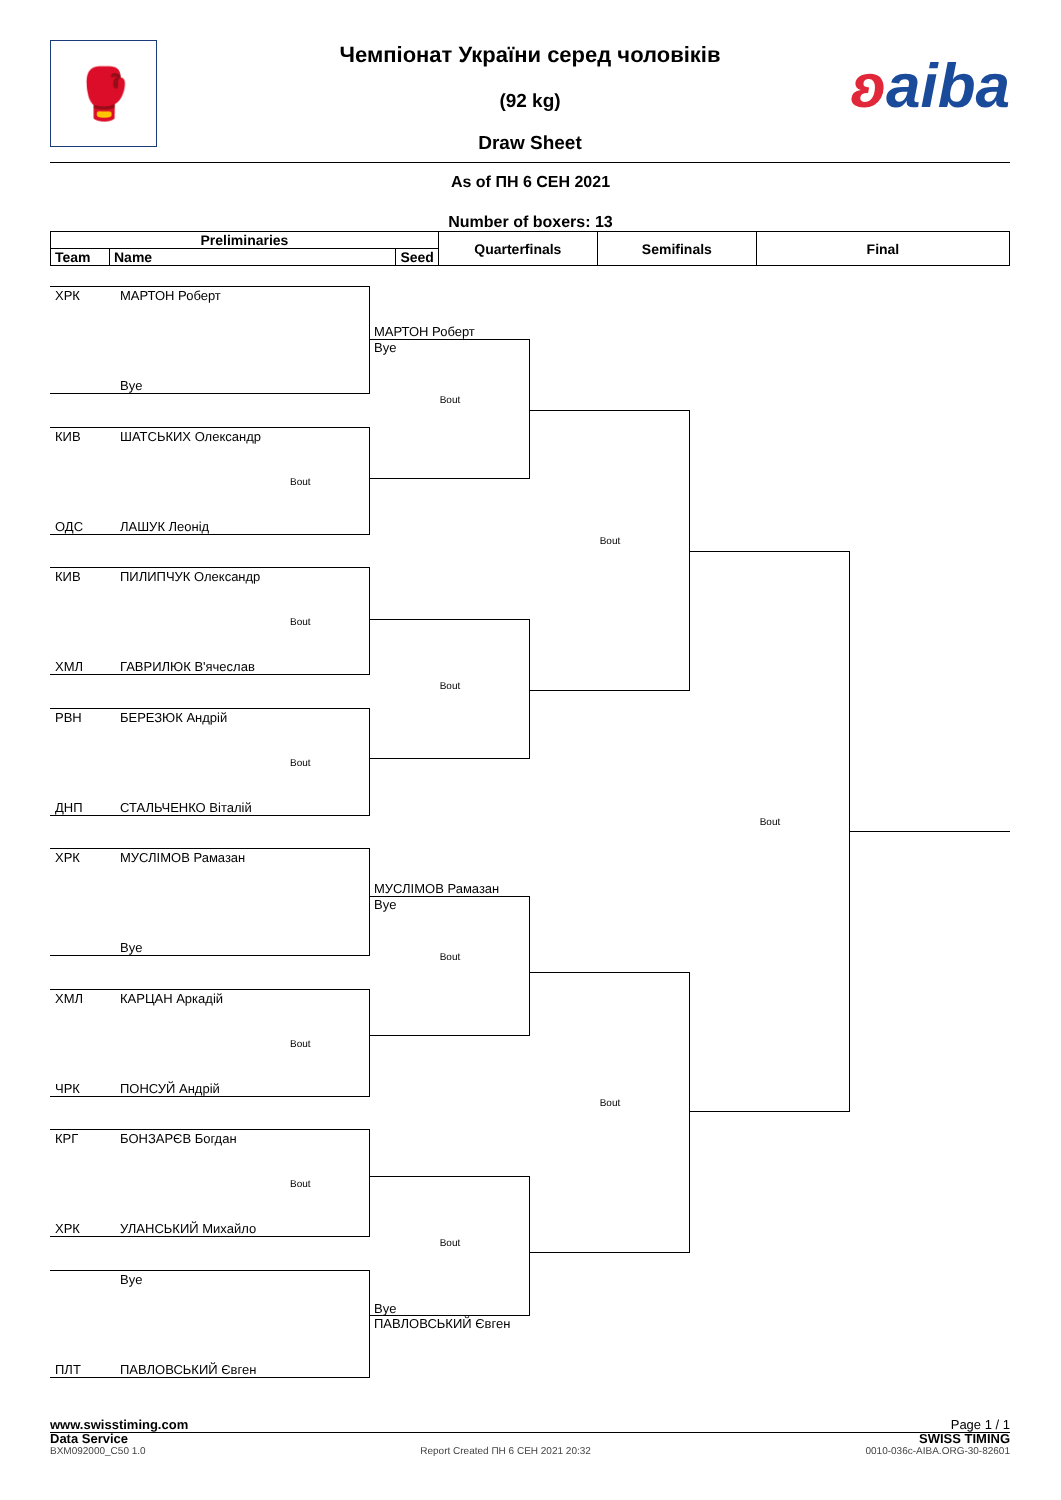🥊 ʚaiba
Чемпіонат України серед чоловіків
(92 kg)
Draw Sheet
As of ПН 6 СЕН 2021
Number of boxers: 13
| Preliminaries | | | Quarterfinals | Semifinals | Final |
| --- | --- | --- | --- | --- | --- |
| Team | Name | Seed | | | |
ХРК МАРТОН Роберт
Bye
КИВ ШАТСЬКИХ Олександр
Bout
ОДС ЛАШУК Леонід
КИВ ПИЛИПЧУК Олександр
Bout
ХМЛ ГАВРИЛЮК В'ячеслав
РВН БЕРЕЗЮК Андрій
Bout
ДНП СТАЛЬЧЕНКО Віталій
ХРК МУСЛІМОВ Рамазан
Bye
ХМЛ КАРЦАН Аркадій
Bout
ЧРК ПОНСУЙ Андрій
КРГ БОНЗАРЄВ Богдан
Bout
ХРК УЛАНСЬКИЙ Михайло
Bye
ПЛТ ПАВЛОВСЬКИЙ Євген
МАРТОН Роберт
Bye
Bout
Bout
МУСЛІМОВ Рамазан
Bye
Bout
Bout
Bye
ПАВЛОВСЬКИЙ Євген
Bout
Bout
Bout
www.swisstiming.com Page 1 / 1
Data Service SWISS TIMING
BXM092000_C50 1.0 Report Created ПН 6 СЕН 2021 20:32 0010-036c-AIBA.ORG-30-82601